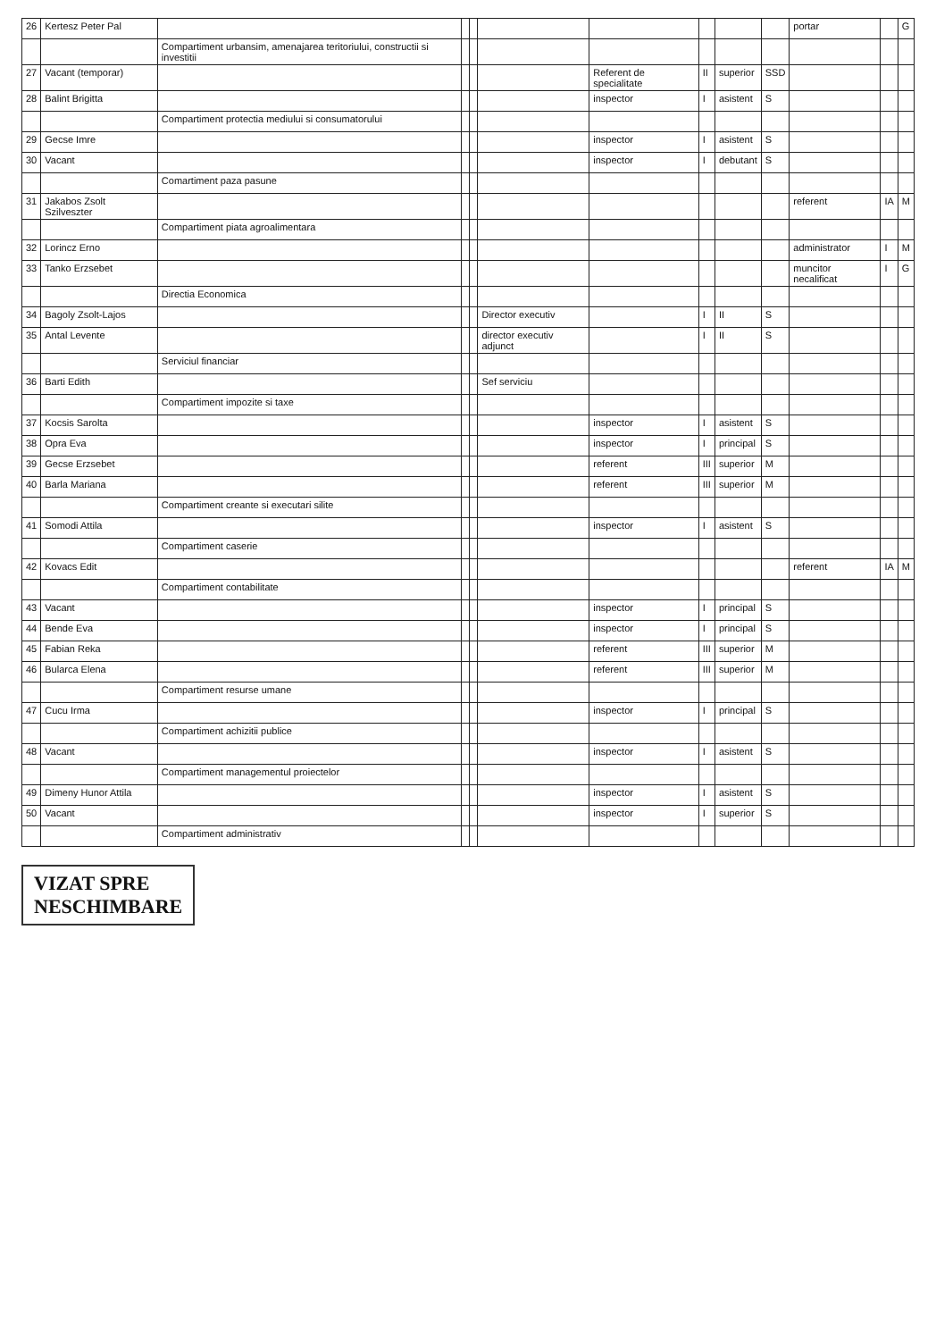| 26 | Kertesz Peter Pal | | | | | | | | | portar | | G |
| | | Compartiment urbansim, amenajarea teritoriului, constructii si investitii | | | | | | | | | | |
| 27 | Vacant (temporar) | | | | | Referent de specialitate | II | superior | SSD | | | |
| 28 | Balint Brigitta | | | | | inspector | I | asistent | S | | | |
| | | Compartiment protectia mediului si consumatorului | | | | | | | | | | |
| 29 | Gecse Imre | | | | | inspector | I | asistent | S | | | |
| 30 | Vacant | | | | | inspector | I | debutant | S | | | |
| | | Comartiment paza pasune | | | | | | | | | | |
| 31 | Jakabos Zsolt Szilveszter | | | | | | | | | referent | IA | M |
| | | Compartiment piata agroalimentara | | | | | | | | | | |
| 32 | Lorincz Erno | | | | | | | | | administrator | I | M |
| 33 | Tanko Erzsebet | | | | | | | | | muncitor necalificat | I | G |
| | | Directia Economica | | | | | | | | | | |
| 34 | Bagoly Zsolt-Lajos | | | | Director executiv | | I | II | S | | | |
| 35 | Antal Levente | | | | director executiv adjunct | | I | II | S | | | |
| | | Serviciul financiar | | | | | | | | | | |
| 36 | Barti Edith | | | | Sef serviciu | | | | | | | |
| | | Compartiment impozite si taxe | | | | | | | | | | |
| 37 | Kocsis Sarolta | | | | | inspector | I | asistent | S | | | |
| 38 | Opra Eva | | | | | inspector | I | principal | S | | | |
| 39 | Gecse Erzsebet | | | | | referent | III | superior | M | | | |
| 40 | Barla Mariana | | | | | referent | III | superior | M | | | |
| | | Compartiment creante si executari silite | | | | | | | | | | |
| 41 | Somodi Attila | | | | | inspector | I | asistent | S | | | |
| | | Compartiment caserie | | | | | | | | | | |
| 42 | Kovacs Edit | | | | | | | | | referent | IA | M |
| | | Compartiment contabilitate | | | | | | | | | | |
| 43 | Vacant | | | | | inspector | I | principal | S | | | |
| 44 | Bende Eva | | | | | inspector | I | principal | S | | | |
| 45 | Fabian Reka | | | | | referent | III | superior | M | | | |
| 46 | Bularca Elena | | | | | referent | III | superior | M | | | |
| | | Compartiment resurse umane | | | | | | | | | | |
| 47 | Cucu Irma | | | | | inspector | I | principal | S | | | |
| | | Compartiment achizitii publice | | | | | | | | | | |
| 48 | Vacant | | | | | inspector | I | asistent | S | | | |
| | | Compartiment managementul proiectelor | | | | | | | | | | |
| 49 | Dimeny Hunor Attila | | | | | inspector | I | asistent | S | | | |
| 50 | Vacant | | | | | inspector | I | superior | S | | | |
| | | Compartiment administrativ | | | | | | | | | | |
VIZAT SPRE
NESCHIMBARE